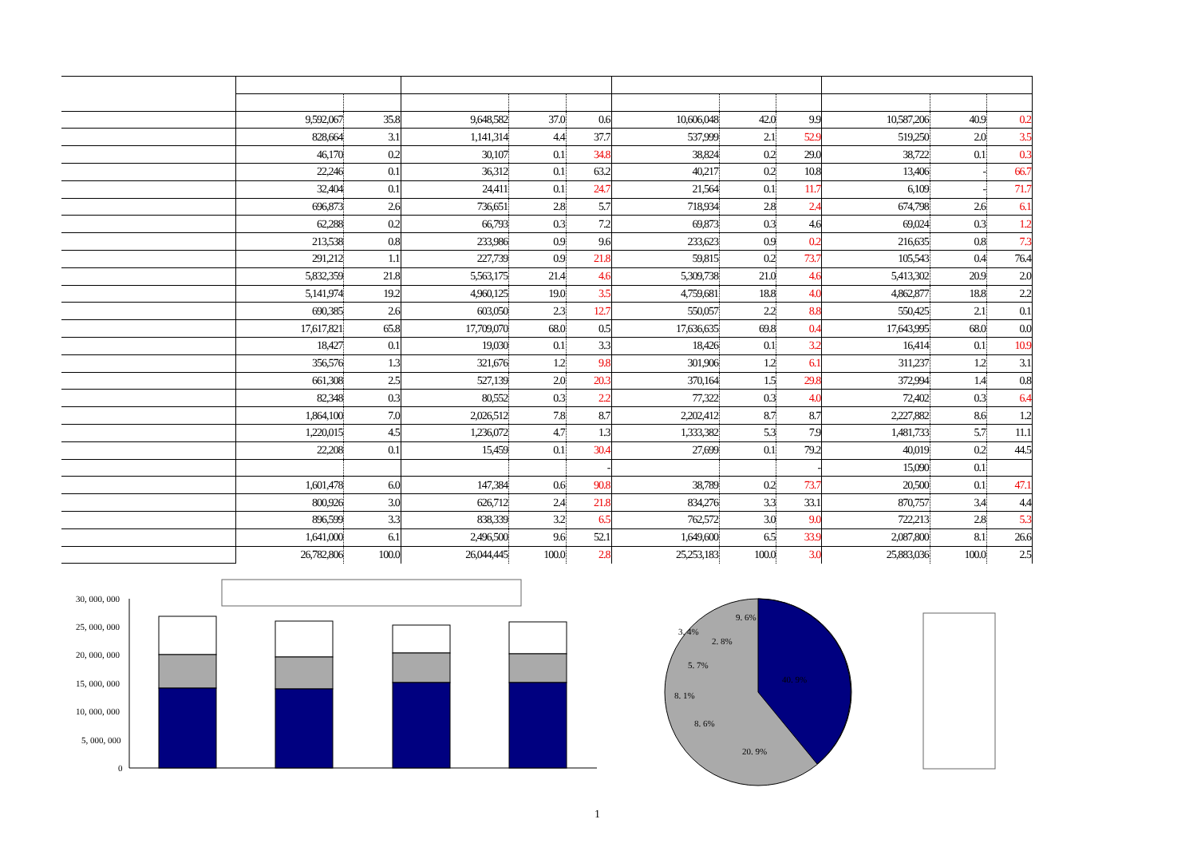| | 9,592,067 | 35.8 | 9,648,582 | 37.0 | 0.6 | 10,606,048 | 42.0 | 9.9 | 10,587,206 | 40.9 | 0.2 |
| | 828,664 | 3.1 | 1,141,314 | 4.4 | 37.7 | 537,999 | 2.1 | 52.9 | 519,250 | 2.0 | 3.5 |
| | 46,170 | 0.2 | 30,107 | 0.1 | 34.8 | 38,824 | 0.2 | 29.0 | 38,722 | 0.1 | 0.3 |
| | 22,246 | 0.1 | 36,312 | 0.1 | 63.2 | 40,217 | 0.2 | 10.8 | 13,406 | - | 66.7 |
| | 32,404 | 0.1 | 24,411 | 0.1 | 24.7 | 21,564 | 0.1 | 11.7 | 6,109 | - | 71.7 |
| | 696,873 | 2.6 | 736,651 | 2.8 | 5.7 | 718,934 | 2.8 | 2.4 | 674,798 | 2.6 | 6.1 |
| | 62,288 | 0.2 | 66,793 | 0.3 | 7.2 | 69,873 | 0.3 | 4.6 | 69,024 | 0.3 | 1.2 |
| | 213,538 | 0.8 | 233,986 | 0.9 | 9.6 | 233,623 | 0.9 | 0.2 | 216,635 | 0.8 | 7.3 |
| | 291,212 | 1.1 | 227,739 | 0.9 | 21.8 | 59,815 | 0.2 | 73.7 | 105,543 | 0.4 | 76.4 |
| | 5,832,359 | 21.8 | 5,563,175 | 21.4 | 4.6 | 5,309,738 | 21.0 | 4.6 | 5,413,302 | 20.9 | 2.0 |
| | 5,141,974 | 19.2 | 4,960,125 | 19.0 | 3.5 | 4,759,681 | 18.8 | 4.0 | 4,862,877 | 18.8 | 2.2 |
| | 690,385 | 2.6 | 603,050 | 2.3 | 12.7 | 550,057 | 2.2 | 8.8 | 550,425 | 2.1 | 0.1 |
| | 17,617,821 | 65.8 | 17,709,070 | 68.0 | 0.5 | 17,636,635 | 69.8 | 0.4 | 17,643,995 | 68.0 | 0.0 |
| | 18,427 | 0.1 | 19,030 | 0.1 | 3.3 | 18,426 | 0.1 | 3.2 | 16,414 | 0.1 | 10.9 |
| | 356,576 | 1.3 | 321,676 | 1.2 | 9.8 | 301,906 | 1.2 | 6.1 | 311,237 | 1.2 | 3.1 |
| | 661,308 | 2.5 | 527,139 | 2.0 | 20.3 | 370,164 | 1.5 | 29.8 | 372,994 | 1.4 | 0.8 |
| | 82,348 | 0.3 | 80,552 | 0.3 | 2.2 | 77,322 | 0.3 | 4.0 | 72,402 | 0.3 | 6.4 |
| | 1,864,100 | 7.0 | 2,026,512 | 7.8 | 8.7 | 2,202,412 | 8.7 | 8.7 | 2,227,882 | 8.6 | 1.2 |
| | 1,220,015 | 4.5 | 1,236,072 | 4.7 | 1.3 | 1,333,382 | 5.3 | 7.9 | 1,481,733 | 5.7 | 11.1 |
| | 22,208 | 0.1 | 15,459 | 0.1 | 30.4 | 27,699 | 0.1 | 79.2 | 40,019 | 0.2 | 44.5 |
| | | | | | - | | | - | 15,090 | 0.1 | |
| | 1,601,478 | 6.0 | 147,384 | 0.6 | 90.8 | 38,789 | 0.2 | 73.7 | 20,500 | 0.1 | 47.1 |
| | 800,926 | 3.0 | 626,712 | 2.4 | 21.8 | 834,276 | 3.3 | 33.1 | 870,757 | 3.4 | 4.4 |
| | 896,599 | 3.3 | 838,339 | 3.2 | 6.5 | 762,572 | 3.0 | 9.0 | 722,213 | 2.8 | 5.3 |
| | 1,641,000 | 6.1 | 2,496,500 | 9.6 | 52.1 | 1,649,600 | 6.5 | 33.9 | 2,087,800 | 8.1 | 26.6 |
| | 26,782,806 | 100.0 | 26,044,445 | 100.0 | 2.8 | 25,253,183 | 100.0 | 3.0 | 25,883,036 | 100.0 | 2.5 |
30, 000, 000
25, 000, 000
20, 000, 000
15, 000, 000
10, 000, 000
5, 000, 000
0
40. 9%
20. 9%
8. 6%
8. 1%
5. 7%
3. 4%
2. 8%
9. 6%
1